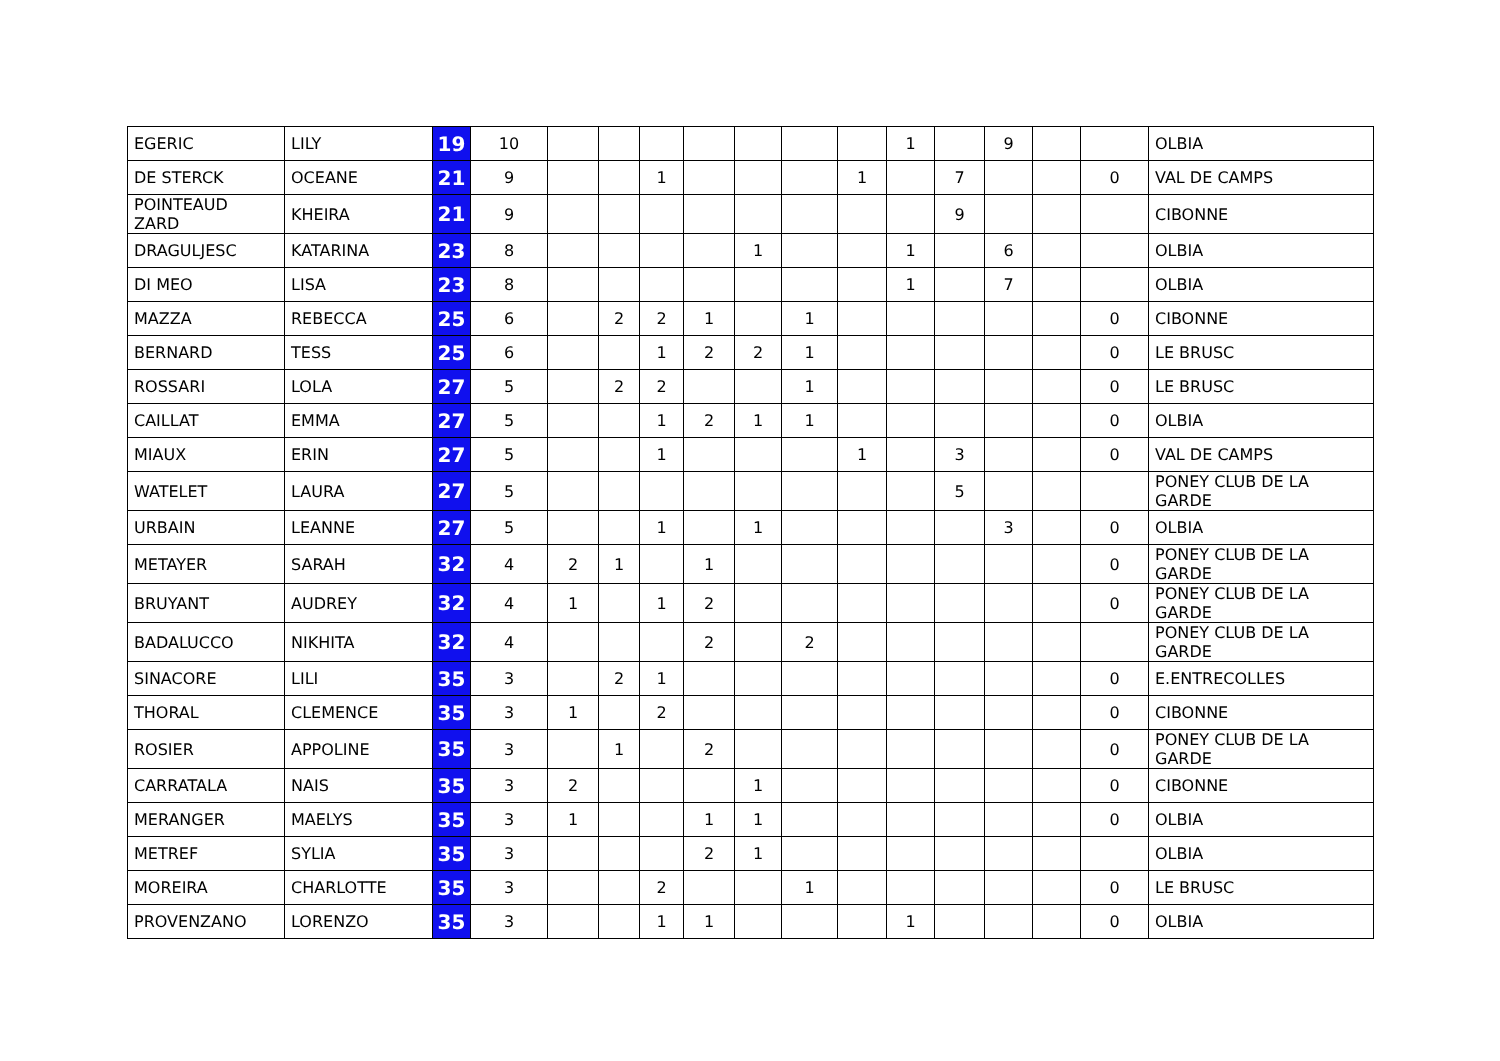| EGERIC | LILY | 19 | 10 | | | | | | | | 1 | | 9 | | | OLBIA |
| DE STERCK | OCEANE | 21 | 9 | | | 1 | | | | 1 | | 7 | | | 0 | VAL DE CAMPS |
| POINTEAUD ZARD | KHEIRA | 21 | 9 | | | | | | | | | 9 | | | | CIBONNE |
| DRAGULJESC | KATARINA | 23 | 8 | | | | | 1 | | | 1 | | 6 | | | OLBIA |
| DI MEO | LISA | 23 | 8 | | | | | | | | 1 | | 7 | | | OLBIA |
| MAZZA | REBECCA | 25 | 6 | | 2 | 2 | 1 | | 1 | | | | | | 0 | CIBONNE |
| BERNARD | TESS | 25 | 6 | | | 1 | 2 | 2 | 1 | | | | | | 0 | LE BRUSC |
| ROSSARI | LOLA | 27 | 5 | | 2 | 2 | | | 1 | | | | | | 0 | LE BRUSC |
| CAILLAT | EMMA | 27 | 5 | | | 1 | 2 | 1 | 1 | | | | | | 0 | OLBIA |
| MIAUX | ERIN | 27 | 5 | | | 1 | | | | 1 | | 3 | | | 0 | VAL DE CAMPS |
| WATELET | LAURA | 27 | 5 | | | | | | | | | 5 | | | | PONEY CLUB DE LA GARDE |
| URBAIN | LEANNE | 27 | 5 | | | 1 | | 1 | | | | | 3 | | 0 | OLBIA |
| METAYER | SARAH | 32 | 4 | 2 | 1 | | 1 | | | | | | | | 0 | PONEY CLUB DE LA GARDE |
| BRUYANT | AUDREY | 32 | 4 | 1 | | 1 | 2 | | | | | | | | 0 | PONEY CLUB DE LA GARDE |
| BADALUCCO | NIKHITA | 32 | 4 | | | | 2 | | 2 | | | | | | | PONEY CLUB DE LA GARDE |
| SINACORE | LILI | 35 | 3 | | 2 | 1 | | | | | | | | | 0 | E.ENTRECOLLES |
| THORAL | CLEMENCE | 35 | 3 | 1 | | 2 | | | | | | | | | 0 | CIBONNE |
| ROSIER | APPOLINE | 35 | 3 | | 1 | | 2 | | | | | | | | 0 | PONEY CLUB DE LA GARDE |
| CARRATALA | NAIS | 35 | 3 | 2 | | | | 1 | | | | | | | 0 | CIBONNE |
| MERANGER | MAELYS | 35 | 3 | 1 | | | 1 | 1 | | | | | | | 0 | OLBIA |
| METREF | SYLIA | 35 | 3 | | | | 2 | 1 | | | | | | | | OLBIA |
| MOREIRA | CHARLOTTE | 35 | 3 | | | 2 | | | 1 | | | | | | 0 | LE BRUSC |
| PROVENZANO | LORENZO | 35 | 3 | | | 1 | 1 | | | | 1 | | | | 0 | OLBIA |